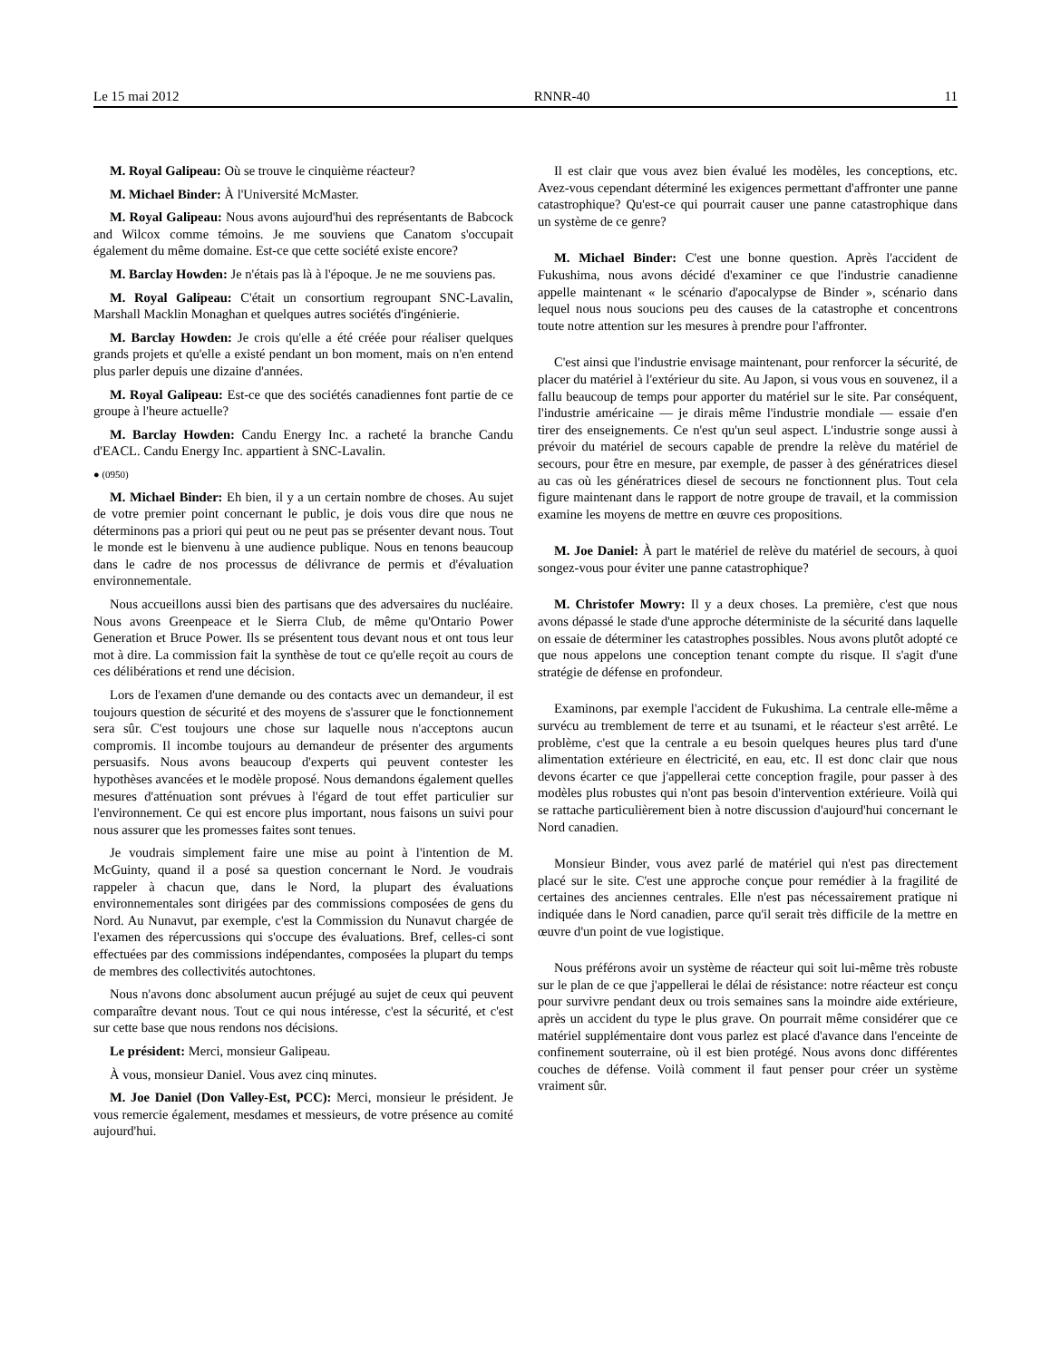Le 15 mai 2012 RNNR-40 11
M. Royal Galipeau: Où se trouve le cinquième réacteur?
M. Michael Binder: À l'Université McMaster.
M. Royal Galipeau: Nous avons aujourd'hui des représentants de Babcock and Wilcox comme témoins. Je me souviens que Canatom s'occupait également du même domaine. Est-ce que cette société existe encore?
M. Barclay Howden: Je n'étais pas là à l'époque. Je ne me souviens pas.
M. Royal Galipeau: C'était un consortium regroupant SNC-Lavalin, Marshall Macklin Monaghan et quelques autres sociétés d'ingénierie.
M. Barclay Howden: Je crois qu'elle a été créée pour réaliser quelques grands projets et qu'elle a existé pendant un bon moment, mais on n'en entend plus parler depuis une dizaine d'années.
M. Royal Galipeau: Est-ce que des sociétés canadiennes font partie de ce groupe à l'heure actuelle?
M. Barclay Howden: Candu Energy Inc. a racheté la branche Candu d'EACL. Candu Energy Inc. appartient à SNC-Lavalin.
● (0950)
M. Michael Binder: Eh bien, il y a un certain nombre de choses. Au sujet de votre premier point concernant le public, je dois vous dire que nous ne déterminons pas a priori qui peut ou ne peut pas se présenter devant nous. Tout le monde est le bienvenu à une audience publique. Nous en tenons beaucoup dans le cadre de nos processus de délivrance de permis et d'évaluation environnementale.
Nous accueillons aussi bien des partisans que des adversaires du nucléaire. Nous avons Greenpeace et le Sierra Club, de même qu'Ontario Power Generation et Bruce Power. Ils se présentent tous devant nous et ont tous leur mot à dire. La commission fait la synthèse de tout ce qu'elle reçoit au cours de ces délibérations et rend une décision.
Lors de l'examen d'une demande ou des contacts avec un demandeur, il est toujours question de sécurité et des moyens de s'assurer que le fonctionnement sera sûr. C'est toujours une chose sur laquelle nous n'acceptons aucun compromis. Il incombe toujours au demandeur de présenter des arguments persuasifs. Nous avons beaucoup d'experts qui peuvent contester les hypothèses avancées et le modèle proposé. Nous demandons également quelles mesures d'atténuation sont prévues à l'égard de tout effet particulier sur l'environnement. Ce qui est encore plus important, nous faisons un suivi pour nous assurer que les promesses faites sont tenues.
Je voudrais simplement faire une mise au point à l'intention de M. McGuinty, quand il a posé sa question concernant le Nord. Je voudrais rappeler à chacun que, dans le Nord, la plupart des évaluations environnementales sont dirigées par des commissions composées de gens du Nord. Au Nunavut, par exemple, c'est la Commission du Nunavut chargée de l'examen des répercussions qui s'occupe des évaluations. Bref, celles-ci sont effectuées par des commissions indépendantes, composées la plupart du temps de membres des collectivités autochtones.
Nous n'avons donc absolument aucun préjugé au sujet de ceux qui peuvent comparaître devant nous. Tout ce qui nous intéresse, c'est la sécurité, et c'est sur cette base que nous rendons nos décisions.
Le président: Merci, monsieur Galipeau.
À vous, monsieur Daniel. Vous avez cinq minutes.
M. Joe Daniel (Don Valley-Est, PCC): Merci, monsieur le président. Je vous remercie également, mesdames et messieurs, de votre présence au comité aujourd'hui.
Il est clair que vous avez bien évalué les modèles, les conceptions, etc. Avez-vous cependant déterminé les exigences permettant d'affronter une panne catastrophique? Qu'est-ce qui pourrait causer une panne catastrophique dans un système de ce genre?
M. Michael Binder: C'est une bonne question. Après l'accident de Fukushima, nous avons décidé d'examiner ce que l'industrie canadienne appelle maintenant « le scénario d'apocalypse de Binder », scénario dans lequel nous nous soucions peu des causes de la catastrophe et concentrons toute notre attention sur les mesures à prendre pour l'affronter.
C'est ainsi que l'industrie envisage maintenant, pour renforcer la sécurité, de placer du matériel à l'extérieur du site. Au Japon, si vous vous en souvenez, il a fallu beaucoup de temps pour apporter du matériel sur le site. Par conséquent, l'industrie américaine — je dirais même l'industrie mondiale — essaie d'en tirer des enseignements. Ce n'est qu'un seul aspect. L'industrie songe aussi à prévoir du matériel de secours capable de prendre la relève du matériel de secours, pour être en mesure, par exemple, de passer à des génératrices diesel au cas où les génératrices diesel de secours ne fonctionnent plus. Tout cela figure maintenant dans le rapport de notre groupe de travail, et la commission examine les moyens de mettre en œuvre ces propositions.
M. Joe Daniel: À part le matériel de relève du matériel de secours, à quoi songez-vous pour éviter une panne catastrophique?
M. Christofer Mowry: Il y a deux choses. La première, c'est que nous avons dépassé le stade d'une approche déterministe de la sécurité dans laquelle on essaie de déterminer les catastrophes possibles. Nous avons plutôt adopté ce que nous appelons une conception tenant compte du risque. Il s'agit d'une stratégie de défense en profondeur.
Examinons, par exemple l'accident de Fukushima. La centrale elle-même a survécu au tremblement de terre et au tsunami, et le réacteur s'est arrêté. Le problème, c'est que la centrale a eu besoin quelques heures plus tard d'une alimentation extérieure en électricité, en eau, etc. Il est donc clair que nous devons écarter ce que j'appellerai cette conception fragile, pour passer à des modèles plus robustes qui n'ont pas besoin d'intervention extérieure. Voilà qui se rattache particulièrement bien à notre discussion d'aujourd'hui concernant le Nord canadien.
Monsieur Binder, vous avez parlé de matériel qui n'est pas directement placé sur le site. C'est une approche conçue pour remédier à la fragilité de certaines des anciennes centrales. Elle n'est pas nécessairement pratique ni indiquée dans le Nord canadien, parce qu'il serait très difficile de la mettre en œuvre d'un point de vue logistique.
Nous préférons avoir un système de réacteur qui soit lui-même très robuste sur le plan de ce que j'appellerai le délai de résistance: notre réacteur est conçu pour survivre pendant deux ou trois semaines sans la moindre aide extérieure, après un accident du type le plus grave. On pourrait même considérer que ce matériel supplémentaire dont vous parlez est placé d'avance dans l'enceinte de confinement souterraine, où il est bien protégé. Nous avons donc différentes couches de défense. Voilà comment il faut penser pour créer un système vraiment sûr.